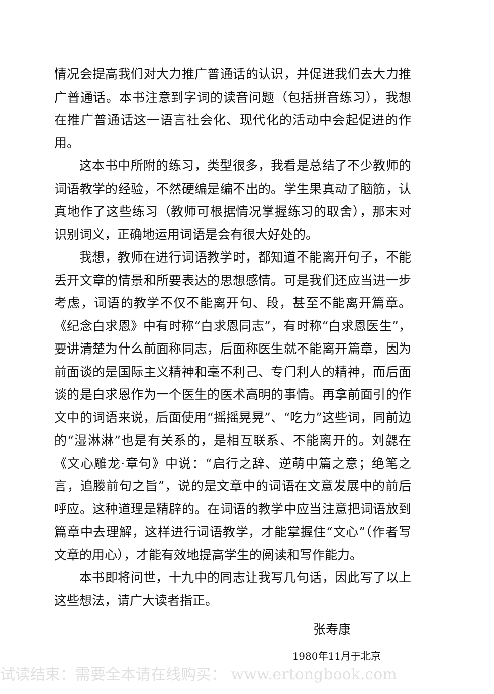情况会提高我们对大力推广普通话的认识，并促进我们去大力推广普通话。本书注意到字词的读音问题（包括拼音练习），我想在推广普通话这一语言社会化、现代化的活动中会起促进的作用。
这本书中所附的练习，类型很多，我看是总结了不少教师的词语教学的经验，不然硬编是编不出的。学生果真动了脑筋，认真地作了这些练习（教师可根据情况掌握练习的取舍），那末对识别词义，正确地运用词语是会有很大好处的。
我想，教师在进行词语教学时，都知道不能离开句子，不能丢开文章的情景和所要表达的思想感情。可是我们还应当进一步考虑，词语的教学不仅不能离开句、段，甚至不能离开篇章。《纪念白求恩》中有时称“白求恩同志”，有时称“白求恩医生”，要讲清楚为什么前面称同志，后面称医生就不能离开篇章，因为前面谈的是国际主义精神和毫不利己、专门利人的精神，而后面谈的是白求恩作为一个医生的医术高明的事情。再拿前面引的作文中的词语来说，后面使用“摇摇晃晃”、“吃力”这些词，同前边的“湿淋淋”也是有关系的，是相互联系、不能离开的。刘勰在《文心雕龙·章句》中说：“启行之辞、逆萌中篇之意；绝笔之言，追媵前句之旨”，说的是文章中的词语在文意发展中的前后呼应。这种道理是精辟的。在词语的教学中应当注意把词语放到篇章中去理解，这样进行词语教学，才能掌握住“文心”（作者写文章的用心），才能有效地提高学生的阅读和写作能力。
本书即将问世，十九中的同志让我写几句话，因此写了以上这些想法，请广大读者指正。
张寿康
1980年11月于北京
试读结束：需要全本请在线购买： www.ertongbook.com